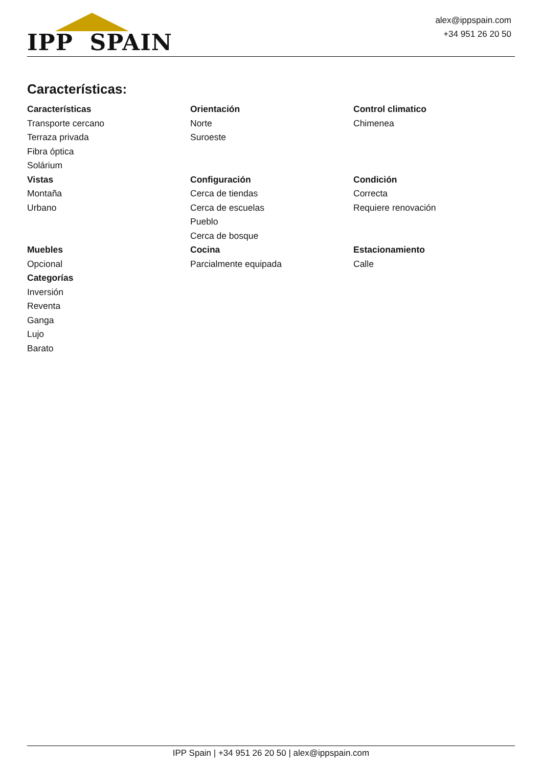IPP SPAIN
alex@ippspain.com
+34 951 26 20 50
Características:
Características
Transporte cercano
Terraza privada
Fibra óptica
Solárium
Orientación
Norte
Suroeste
Control climatico
Chimenea
Vistas
Montaña
Urbano
Configuración
Cerca de tiendas
Cerca de escuelas
Pueblo
Cerca de bosque
Condición
Correcta
Requiere renovación
Muebles
Opcional
Categorías
Inversión
Reventa
Ganga
Lujo
Barato
Cocina
Parcialmente equipada
Estacionamiento
Calle
IPP Spain | +34 951 26 20 50 | alex@ippspain.com